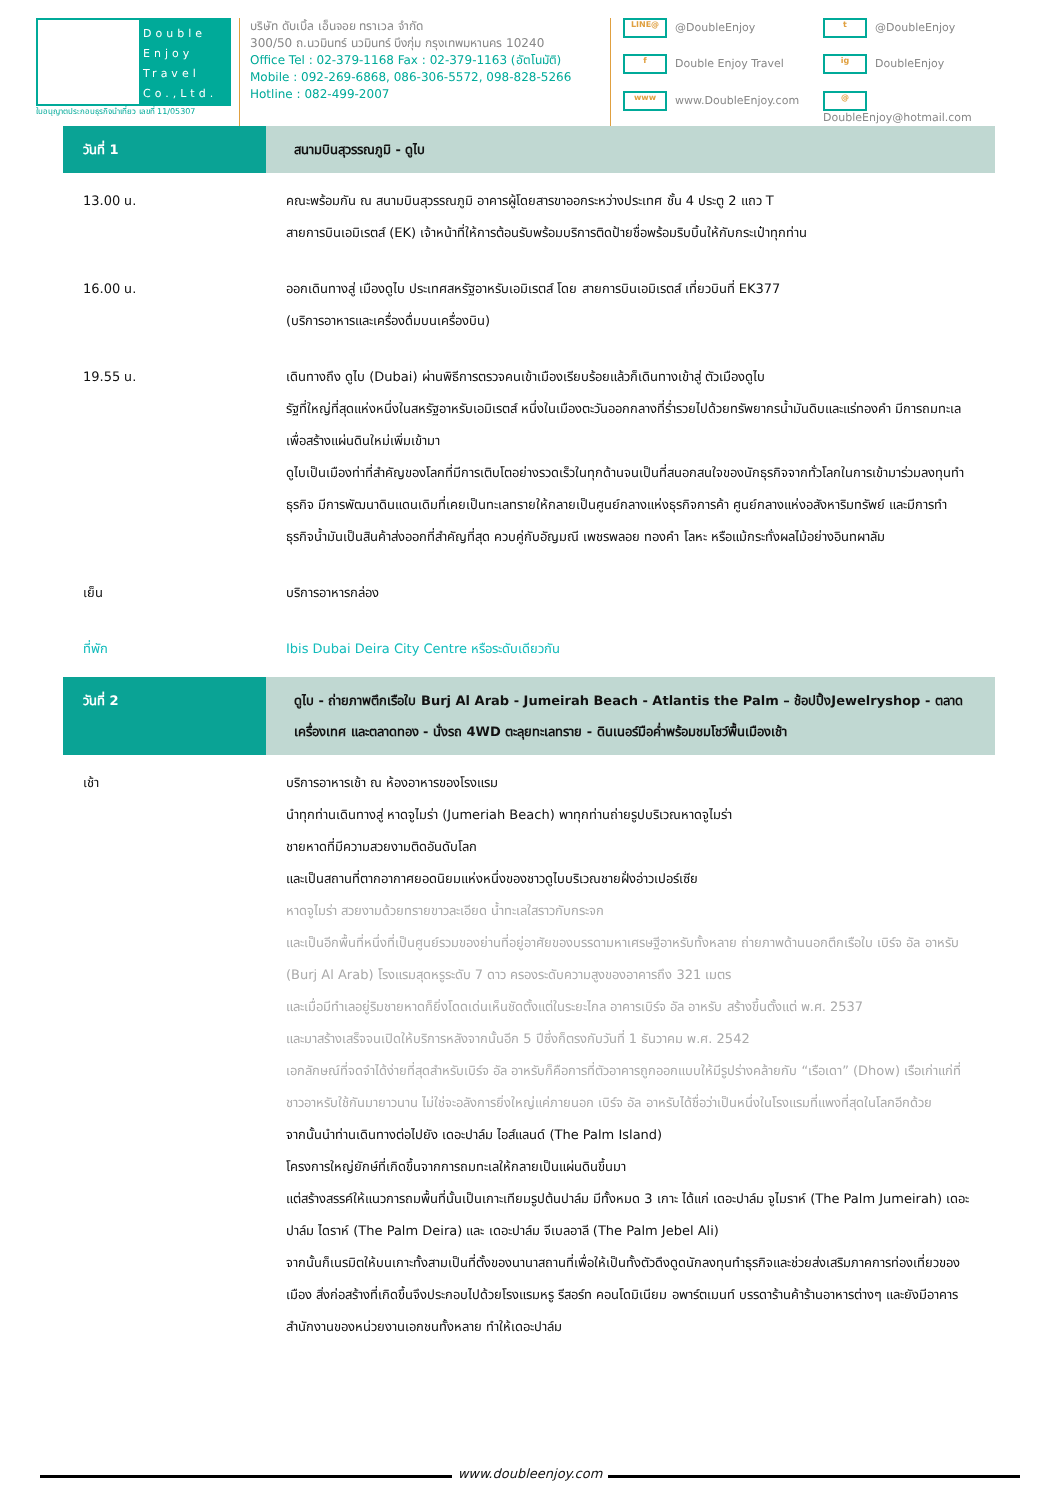Double Enjoy Travel Co.,Ltd.
ใบอนุญาตประกอบธุรกิจนำเที่ยว เลขที่ 11/05307
บริษัท ดับเบิ้ล เอ็นจอย ทราเวล จำกัด
300/50 ถ.นวมินทร์ นวมินทร์ บึงกุ่ม กรุงเทพมหานคร 10240
Office Tel : 02-379-1168 Fax : 02-379-1163 (อัตโนมัติ)
Mobile : 092-269-6868, 086-306-5572, 098-828-5266
Hotline : 082-499-2007
LINE@ @DoubleEnjoy t @DoubleEnjoy f Double Enjoy Travel ig DoubleEnjoy www www.DoubleEnjoy.com @ DoubleEnjoy@hotmail.com
| วันที่ 1 | สนามบินสุวรรณภูมิ - ดูไบ |
| 13.00 น. | คณะพร้อมกัน ณ สนามบินสุวรรณภูมิ อาคารผู้โดยสารขาออกระหว่างประเทศ ชั้น 4 ประตู 2 แถว T สายการบินเอมิเรตส์ (EK) เจ้าหน้าที่ให้การต้อนรับพร้อมบริการติดป้ายชื่อพร้อมริบบิ้นให้กับกระเป๋าทุกท่าน |
| 16.00 น. | ออกเดินทางสู่ เมืองดูไบ ประเทศสหรัฐอาหรับเอมิเรตส์ โดย สายการบินเอมิเรตส์ เที่ยวบินที่ EK377 (บริการอาหารและเครื่องดื่มบนเครื่องบิน) |
| 19.55 น. | เดินทางถึง ดูไบ (Dubai) ผ่านพิธีการตรวจคนเข้าเมืองเรียบร้อยแล้วก็เดินทางเข้าสู่ ตัวเมืองดูไบ รัฐที่ใหญ่ที่สุดแห่งหนึ่งในสหรัฐอาหรับเอมิเรตส์ หนึ่งในเมืองตะวันออกกลางที่ร่ำรวยไปด้วยทรัพยากรน้ำมันดิบและแร่ทองคำ มีการถมทะเลเพื่อสร้างแผ่นดินใหม่เพิ่มเข้ามา ดูไบเป็นเมืองท่าที่สำคัญของโลกที่มีการเติบโตอย่างรวดเร็วในทุกด้านจนเป็นที่สนอกสนใจของนักธุรกิจจากทั่วโลกในการเข้ามาร่วมลงทุนทำธุรกิจ มีการพัฒนาดินแดนเดิมที่เคยเป็นทะเลทรายให้กลายเป็นศูนย์กลางแห่งธุรกิจการค้า ศูนย์กลางแห่งอสังหาริมทรัพย์ และมีการทำธุรกิจน้ำมันเป็นสินค้าส่งออกที่สำคัญที่สุด ควบคู่กับอัญมณี เพชรพลอย ทองคำ โลหะ หรือแม้กระทั่งผลไม้อย่างอินทผาลัม |
| เย็น | บริการอาหารกล่อง |
| ที่พัก | Ibis Dubai Deira City Centre หรือระดับเดียวกัน |
| วันที่ 2 | ดูไบ - ถ่ายภาพตึกเรือใบ Burj Al Arab - Jumeirah Beach - Atlantis the Palm – ช้อปปิ้งJewelryshop - ตลาดเครื่องเทศ และตลาดทอง - นั่งรถ 4WD ตะลุยทะเลทราย - ดินเนอร์มือค่ำพร้อมชมโชว์พื้นเมืองเช้า |
| เช้า | บริการอาหารเช้า ณ ห้องอาหารของโรงแรม นำทุกท่านเดินทางสู่ หาดจูไมร่า (Jumeriah Beach) พาทุกท่านถ่ายรูปบริเวณหาดจูไมร่า ชายหาดที่มีความสวยงามติดอันดับโลก และเป็นสถานที่ตากอากาศยอดนิยมแห่งหนึ่งของชาวดูไบบริเวณชายฝั่งอ่าวเปอร์เซีย หาดจูไมร่า สวยงามด้วยทรายขาวละเอียด น้ำทะเลใสราวกับกระจก และเป็นอีกพื้นที่หนึ่งที่เป็นศูนย์รวมของย่านที่อยู่อาศัยของบรรดามหาเศรษฐีอาหรับทั้งหลาย ถ่ายภาพด้านนอกตึกเรือใบ เบิร์จ อัล อาหรับ (Burj Al Arab) โรงแรมสุดหรูระดับ 7 ดาว ครองระดับความสูงของอาคารถึง 321 เมตร และเมื่อมีทำเลอยู่ริมชายหาดก็ยิ่งโดดเด่นเห็นชัดตั้งแต่ในระยะไกล อาคารเบิร์จ อัล อาหรับ สร้างขึ้นตั้งแต่ พ.ศ. 2537 และมาสร้างเสร็จจนเปิดให้บริการหลังจากนั้นอีก 5 ปีซึ่งก็ตรงกับวันที่ 1 ธันวาคม พ.ศ. 2542 เอกลักษณ์ที่จดจำได้ง่ายที่สุดสำหรับเบิร์จ อัล อาหรับก็คือการที่ตัวอาคารถูกออกแบบให้มีรูปร่างคล้ายกับ “เรือเดา” (Dhow) เรือเก่าแก่ที่ชาวอาหรับใช้กันมายาวนาน ไม่ใช่จะอลังการยิ่งใหญ่แค่ภายนอก เบิร์จ อัล อาหรับได้ชื่อว่าเป็นหนึ่งในโรงแรมที่แพงที่สุดในโลกอีกด้วย จากนั้นนำท่านเดินทางต่อไปยัง เดอะปาล์ม ไอส์แลนด์ (The Palm Island) โครงการใหญ่ยักษ์ที่เกิดขึ้นจากการถมทะเลให้กลายเป็นแผ่นดินขึ้นมา แต่สร้างสรรค์ให้แนวการถมพื้นที่นั้นเป็นเกาะเทียมรูปต้นปาล์ม มีทั้งหมด 3 เกาะ ได้แก่ เดอะปาล์ม จูไมราห์ (The Palm Jumeirah) เดอะปาล์ม ไดราห์ (The Palm Deira) และ เดอะปาล์ม จีเบลอาลี (The Palm Jebel Ali) จากนั้นก็เนรมิตให้บนเกาะทั้งสามเป็นที่ตั้งของนานาสถานที่เพื่อให้เป็นทั้งตัวดึงดูดนักลงทุนทำธุรกิจและช่วยส่งเสริมภาคการท่องเที่ยวของเมือง สิ่งก่อสร้างที่เกิดขึ้นจึงประกอบไปด้วยโรงแรมหรู รีสอร์ท คอนโดมิเนียม อพาร์ตเมนท์ บรรดาร้านค้าร้านอาหารต่างๆ และยังมีอาคารสำนักงานของหน่วยงานเอกชนทั้งหลาย ทำให้เดอะปาล์ม |
www.doubleenjoy.com